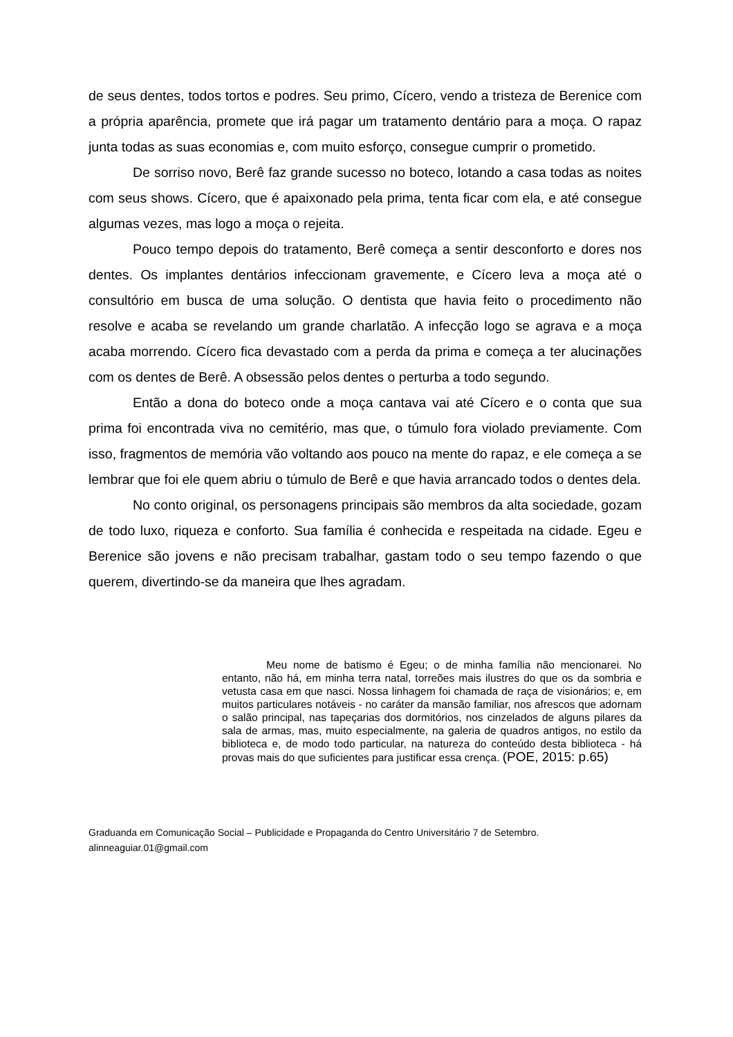de seus dentes, todos tortos e podres. Seu primo, Cícero, vendo a tristeza de Berenice com a própria aparência, promete que irá pagar um tratamento dentário para a moça. O rapaz junta todas as suas economias e, com muito esforço, consegue cumprir o prometido.
De sorriso novo, Berê faz grande sucesso no boteco, lotando a casa todas as noites com seus shows. Cícero, que é apaixonado pela prima, tenta ficar com ela, e até consegue algumas vezes, mas logo a moça o rejeita.
Pouco tempo depois do tratamento, Berê começa a sentir desconforto e dores nos dentes. Os implantes dentários infeccionam gravemente, e Cícero leva a moça até o consultório em busca de uma solução. O dentista que havia feito o procedimento não resolve e acaba se revelando um grande charlatão. A infecção logo se agrava e a moça acaba morrendo. Cícero fica devastado com a perda da prima e começa a ter alucinações com os dentes de Berê. A obsessão pelos dentes o perturba a todo segundo.
Então a dona do boteco onde a moça cantava vai até Cícero e o conta que sua prima foi encontrada viva no cemitério, mas que, o túmulo fora violado previamente. Com isso, fragmentos de memória vão voltando aos pouco na mente do rapaz, e ele começa a se lembrar que foi ele quem abriu o túmulo de Berê e que havia arrancado todos o dentes dela.
No conto original, os personagens principais são membros da alta sociedade, gozam de todo luxo, riqueza e conforto. Sua família é conhecida e respeitada na cidade. Egeu e Berenice são jovens e não precisam trabalhar, gastam todo o seu tempo fazendo o que querem, divertindo-se da maneira que lhes agradam.
Meu nome de batismo é Egeu; o de minha família não mencionarei. No entanto, não há, em minha terra natal, torreões mais ilustres do que os da sombria e vetusta casa em que nasci. Nossa linhagem foi chamada de raça de visionários; e, em muitos particulares notáveis - no caráter da mansão familiar, nos afrescos que adornam o salão principal, nas tapeçarias dos dormitórios, nos cinzelados de alguns pilares da sala de armas, mas, muito especialmente, na galeria de quadros antigos, no estilo da biblioteca e, de modo todo particular, na natureza do conteúdo desta biblioteca - há provas mais do que suficientes para justificar essa crença. (POE, 2015: p.65)
Graduanda em Comunicação Social – Publicidade e Propaganda do Centro Universitário 7 de Setembro.
alinneaguiar.01@gmail.com